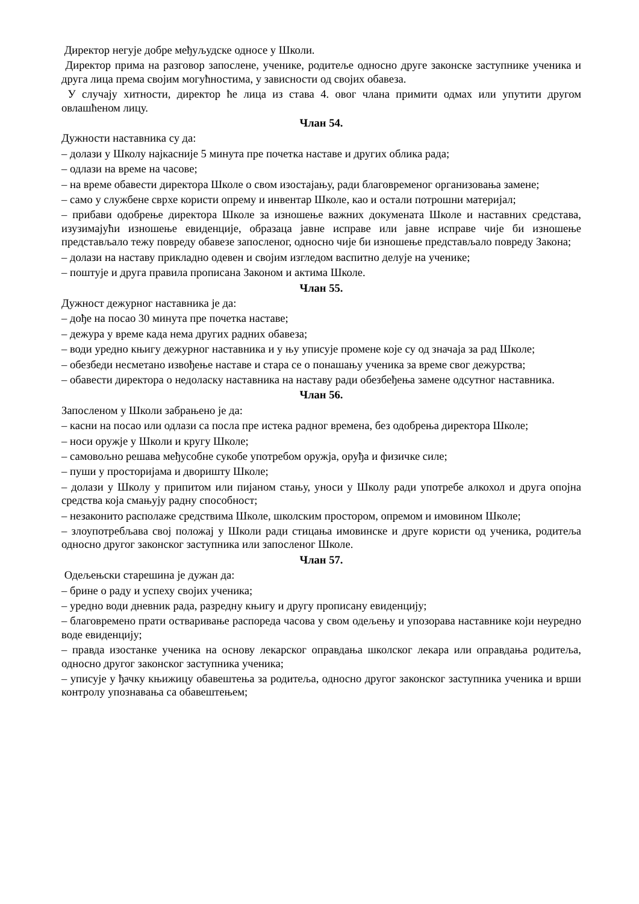Директор негује добре међуљудске односе у Школи.
Директор прима на разговор запослене, ученике, родитеље односно друге законске заступнике ученика и друга лица према својим могућностима, у зависности од својих обавеза.
У случају хитности, директор ће лица из става 4. овог члана примити одмах или упутити другом овлашћеном лицу.
Члан 54.
Дужности наставника су да:
– долази у Школу најкасније 5 минута пре почетка наставе и других облика рада;
– одлази на време на часове;
– на време обавести директора Школе о свом изостајању, ради благовременог организовања замене;
– само у службене сврхе користи опрему и инвентар Школе, као и остали потрошни материјал;
– прибави одобрење директора Школе за изношење важних докумената Школе и наставних средстава, изузимајући изношење евиденције, образаца јавне исправе или јавне исправе чије би изношење представљало тежу повреду обавезе запосленог, односно чије би изношење представљало повреду Закона;
– долази на наставу прикладно одевен и својим изгледом васпитно делује на ученике;
– поштује и друга правила прописана Законом и актима Школе.
Члан 55.
Дужност дежурног наставника је да:
– дође на посао 30 минута пре почетка наставе;
– дежура у време када нема других радних обавеза;
– води уредно књигу дежурног наставника и у њу уписује промене које су од значаја за рад Школе;
– обезбеди несметано извођење наставе и стара се о понашању ученика за време свог дежурства;
– обавести директора о недоласку наставника на наставу ради обезбеђења замене одсутног наставника.
Члан 56.
Запосленом у Школи забрањено је да:
– касни на посао или одлази са посла пре истека радног времена, без одобрења директора Школе;
– носи оружје у Школи и кругу Школе;
– самовољно решава међусобне сукобе употребом оружја, оруђа и физичке силе;
– пуши у просторијама и дворишту Школе;
– долази у Школу у припитом или пијаном стању, уноси у Школу ради употребе алкохол и друга опојна средства која смањују радну способност;
– незаконито располаже средствима Школе, школским простором, опремом и имовином Школе;
– злоупотребљава свој положај у Школи ради стицања имовинске и друге користи од ученика, родитеља односно другог законског заступника или запосленог Школе.
Члан 57.
Одељењски старешина је дужан да:
– брине о раду и успеху својих ученика;
– уредно води дневник рада, разредну књигу и другу прописану евиденцију;
– благовремено прати остваривање распореда часова у свом одељењу и упозорава наставнике који неуредно воде евиденцију;
– правда изостанке ученика на основу лекарског оправдања школског лекара или оправдања родитеља, односно другог законског заступника ученика;
– уписује у ђачку књижицу обавештења за родитеља, односно другог законског заступника ученика и врши контролу упознавања са обавештењем;